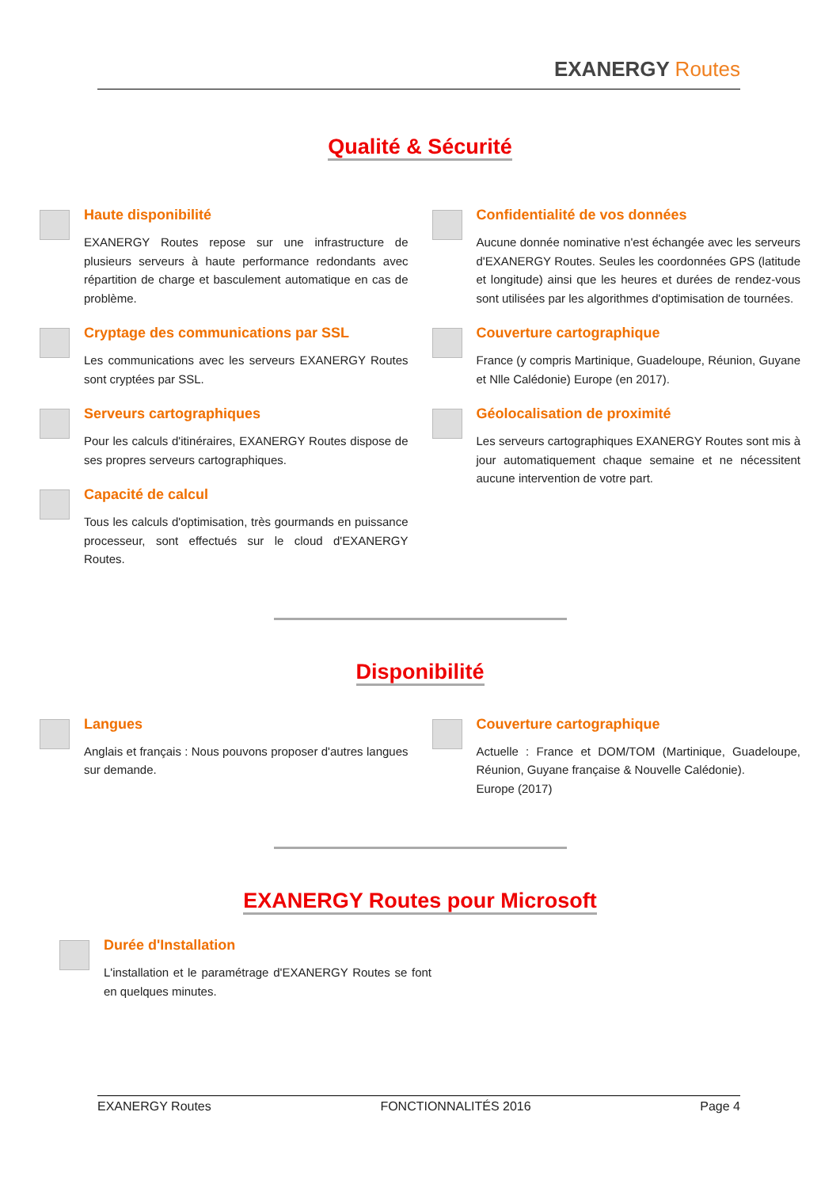EXANERGY Routes
Qualité & Sécurité
Haute disponibilité
EXANERGY Routes repose sur une infrastructure de plusieurs serveurs à haute performance redondants avec répartition de charge et basculement automatique en cas de problème.
Cryptage des communications par SSL
Les communications avec les serveurs EXANERGY Routes sont cryptées par SSL.
Serveurs cartographiques
Pour les calculs d'itinéraires, EXANERGY Routes dispose de ses propres serveurs cartographiques.
Capacité de calcul
Tous les calculs d'optimisation, très gourmands en puissance processeur, sont effectués sur le cloud d'EXANERGY Routes.
Confidentialité de vos données
Aucune donnée nominative n'est échangée avec les serveurs d'EXANERGY Routes. Seules les coordonnées GPS (latitude et longitude) ainsi que les heures et durées de rendez-vous sont utilisées par les algorithmes d'optimisation de tournées.
Couverture cartographique
France (y compris Martinique, Guadeloupe, Réunion, Guyane et Nlle Calédonie) Europe (en 2017).
Géolocalisation de proximité
Les serveurs cartographiques EXANERGY Routes sont mis à jour automatiquement chaque semaine et ne nécessitent aucune intervention de votre part.
Disponibilité
Langues
Anglais et français : Nous pouvons proposer d'autres langues sur demande.
Couverture cartographique
Actuelle : France et DOM/TOM (Martinique, Guadeloupe, Réunion, Guyane française & Nouvelle Calédonie).
Europe (2017)
EXANERGY Routes pour Microsoft
Durée d'Installation
L'installation et le paramétrage d'EXANERGY Routes se font en quelques minutes.
EXANERGY Routes FONCTIONNALITÉS 2016 Page 4